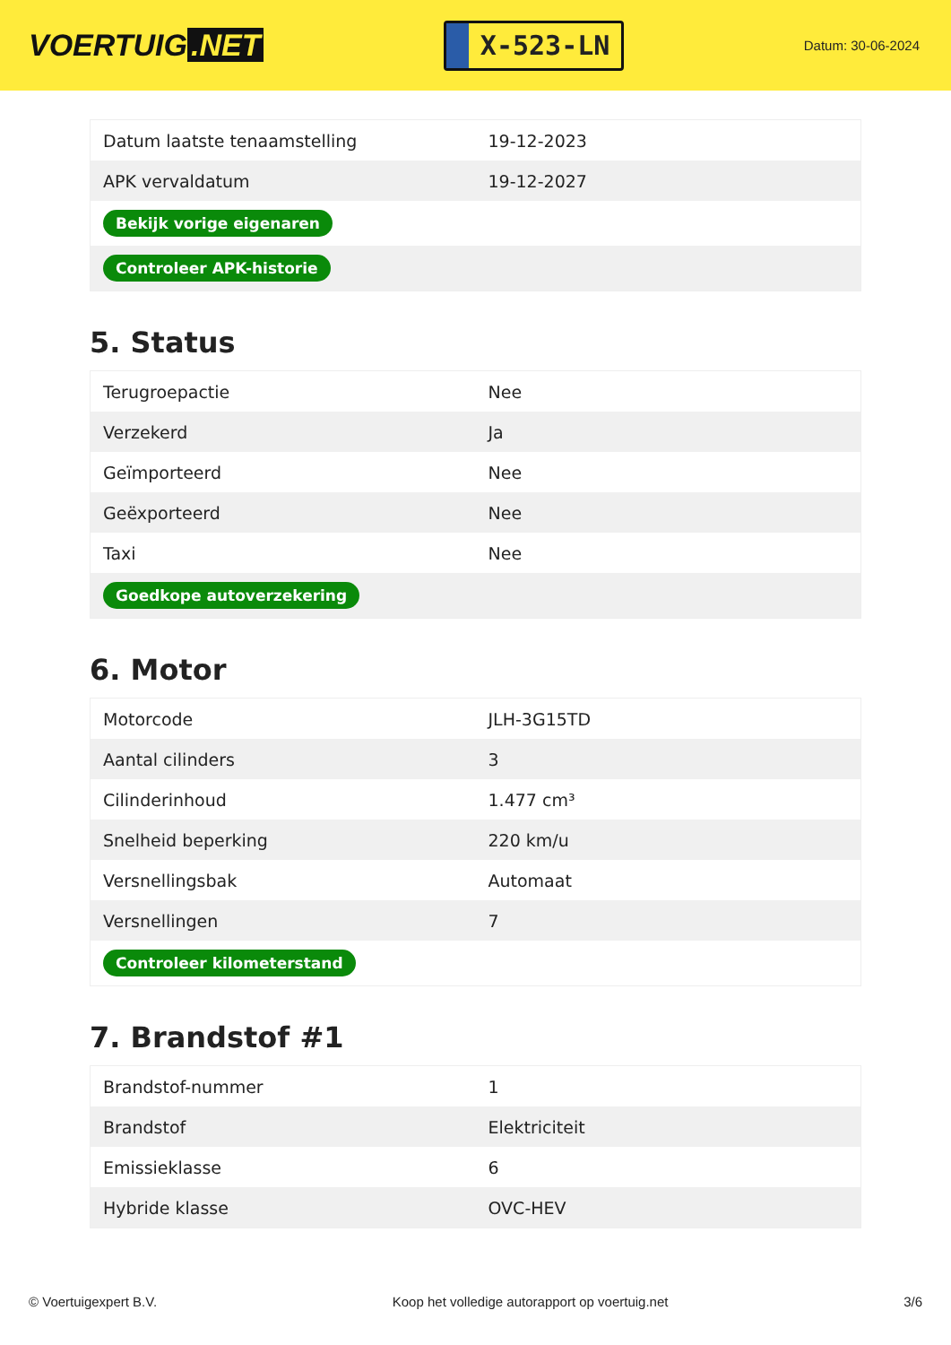VOERTUIG.NET
X-523-LN
Datum: 30-06-2024
| Datum laatste tenaamstelling | 19-12-2023 |
| APK vervaldatum | 19-12-2027 |
| Bekijk vorige eigenaren | |
| Controleer APK-historie | |
5. Status
| Terugroepactie | Nee |
| Verzekerd | Ja |
| Geïmporteerd | Nee |
| Geëxporteerd | Nee |
| Taxi | Nee |
| Goedkope autoverzekering | |
6. Motor
| Motorcode | JLH-3G15TD |
| Aantal cilinders | 3 |
| Cilinderinhoud | 1.477 cm³ |
| Snelheid beperking | 220 km/u |
| Versnellingsbak | Automaat |
| Versnellingen | 7 |
| Controleer kilometerstand | |
7. Brandstof #1
| Brandstof-nummer | 1 |
| Brandstof | Elektriciteit |
| Emissieklasse | 6 |
| Hybride klasse | OVC-HEV |
© Voertuigexpert B.V. Koop het volledige autorapport op voertuig.net 3/6